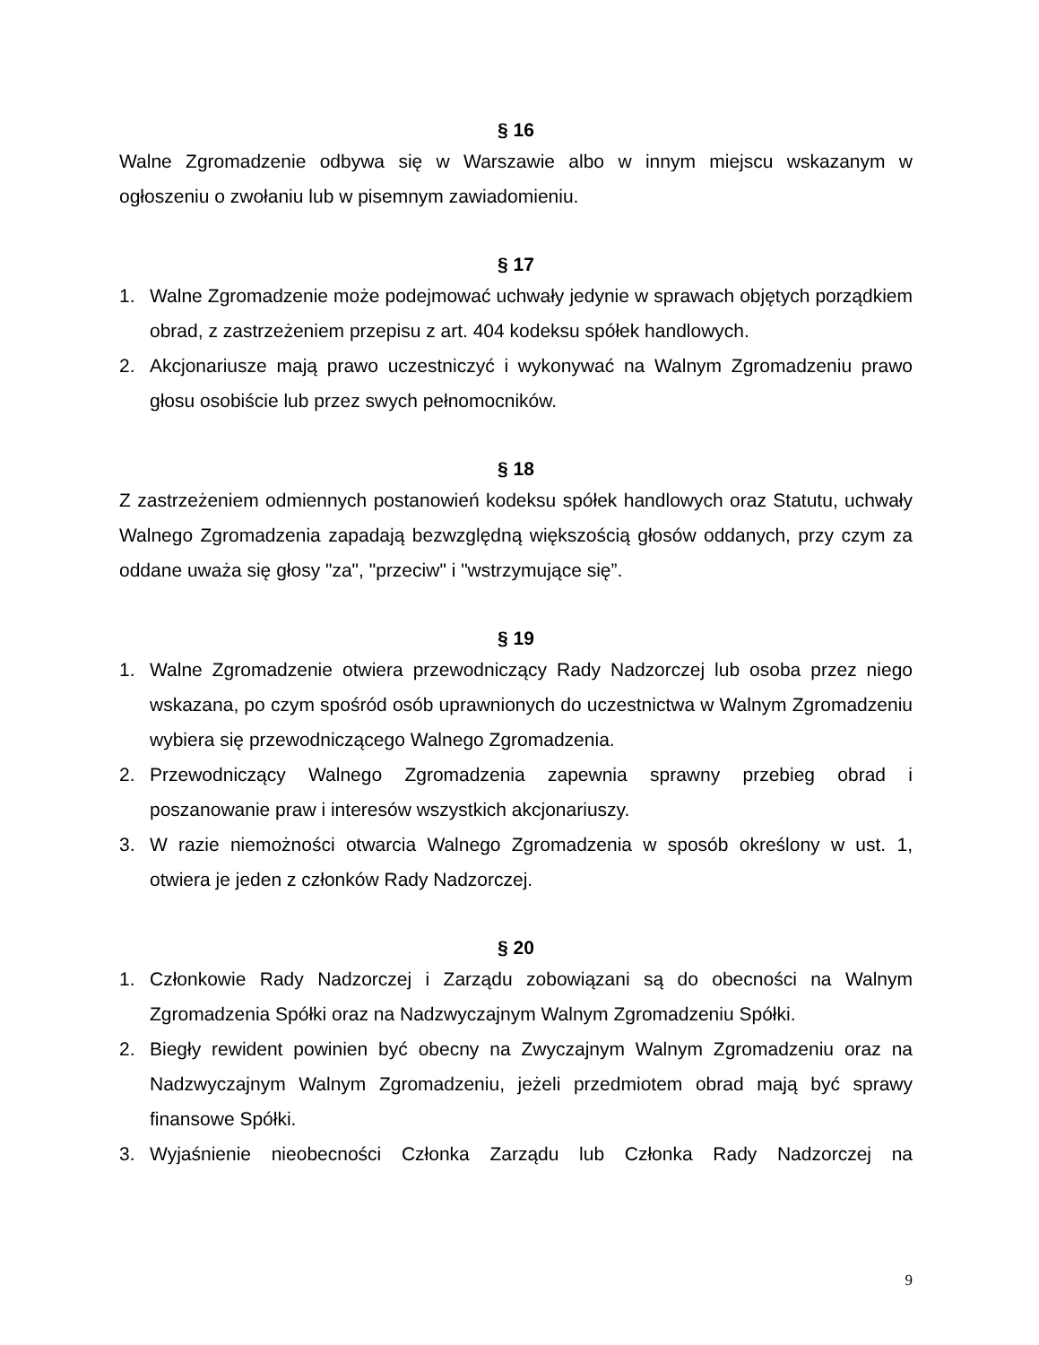§ 16
Walne Zgromadzenie odbywa się w Warszawie albo w innym miejscu wskazanym w ogłoszeniu o zwołaniu lub w pisemnym zawiadomieniu.
§ 17
1. Walne Zgromadzenie może podejmować uchwały jedynie w sprawach objętych porządkiem obrad, z zastrzeżeniem przepisu z art. 404 kodeksu spółek handlowych.
2. Akcjonariusze mają prawo uczestniczyć i wykonywać na Walnym Zgromadzeniu prawo głosu osobiście lub przez swych pełnomocników.
§ 18
Z zastrzeżeniem odmiennych postanowień kodeksu spółek handlowych oraz Statutu, uchwały Walnego Zgromadzenia zapadają bezwzględną większością głosów oddanych, przy czym za oddane uważa się głosy "za", "przeciw" i "wstrzymujące się”.
§ 19
1. Walne Zgromadzenie otwiera przewodniczący Rady Nadzorczej lub osoba przez niego wskazana, po czym spośród osób uprawnionych do uczestnictwa w Walnym Zgromadzeniu wybiera się przewodniczącego Walnego Zgromadzenia.
2. Przewodniczący Walnego Zgromadzenia zapewnia sprawny przebieg obrad i poszanowanie praw i interesów wszystkich akcjonariuszy.
3. W razie niemożności otwarcia Walnego Zgromadzenia w sposób określony w ust. 1, otwiera je jeden z członków Rady Nadzorczej.
§ 20
1. Członkowie Rady Nadzorczej i Zarządu zobowiązani są do obecności na Walnym Zgromadzenia Spółki oraz na Nadzwyczajnym Walnym Zgromadzeniu Spółki.
2. Biegły rewident powinien być obecny na Zwyczajnym Walnym Zgromadzeniu oraz na Nadzwyczajnym Walnym Zgromadzeniu, jeżeli przedmiotem obrad mają być sprawy finansowe Spółki.
3. Wyjaśnienie nieobecności Członka Zarządu lub Członka Rady Nadzorczej na
9